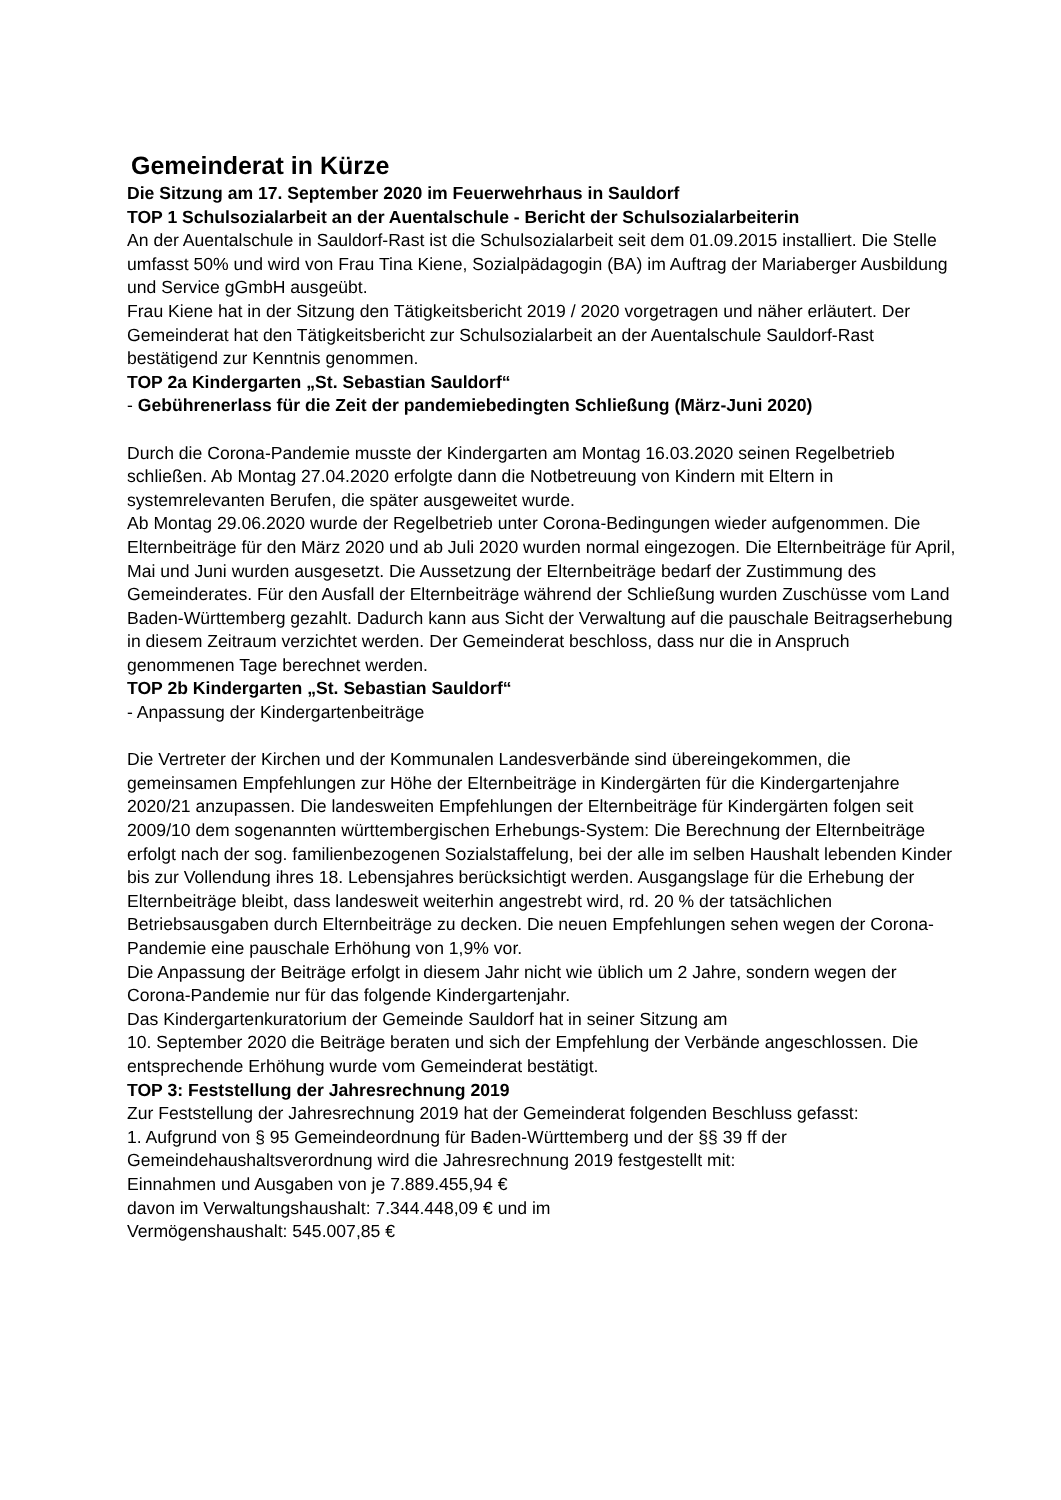Gemeinderat in Kürze
Die Sitzung am 17. September 2020 im Feuerwehrhaus in Sauldorf
TOP 1 Schulsozialarbeit an der Auentalschule - Bericht der Schulsozialarbeiterin
An der Auentalschule in Sauldorf-Rast ist die Schulsozialarbeit seit dem 01.09.2015 installiert. Die Stelle umfasst 50% und wird von Frau Tina Kiene, Sozialpädagogin (BA) im Auftrag der Mariaberger Ausbildung und Service gGmbH ausgeübt.
Frau Kiene hat in der Sitzung den Tätigkeitsbericht 2019 / 2020 vorgetragen und näher erläutert. Der Gemeinderat hat den Tätigkeitsbericht zur Schulsozialarbeit an der Auentalschule Sauldorf-Rast bestätigend zur Kenntnis genommen.
TOP 2a Kindergarten „St. Sebastian Sauldorf“
- Gebührenerlass für die Zeit der pandemiebedingten Schließung (März-Juni 2020)
Durch die Corona-Pandemie musste der Kindergarten am Montag 16.03.2020 seinen Regelbetrieb schließen. Ab Montag 27.04.2020 erfolgte dann die Notbetreuung von Kindern mit Eltern in systemrelevanten Berufen, die später ausgeweitet wurde.
Ab Montag 29.06.2020 wurde der Regelbetrieb unter Corona-Bedingungen wieder aufgenommen. Die Elternbeiträge für den März 2020 und ab Juli 2020 wurden normal eingezogen. Die Elternbeiträge für April, Mai und Juni wurden ausgesetzt. Die Aussetzung der Elternbeiträge bedarf der Zustimmung des Gemeinderates. Für den Ausfall der Elternbeiträge während der Schließung wurden Zuschüsse vom Land Baden-Württemberg gezahlt. Dadurch kann aus Sicht der Verwaltung auf die pauschale Beitragserhebung in diesem Zeitraum verzichtet werden. Der Gemeinderat beschloss, dass nur die in Anspruch genommenen Tage berechnet werden.
TOP 2b Kindergarten „St. Sebastian Sauldorf“
- Anpassung der Kindergartenbeiträge
Die Vertreter der Kirchen und der Kommunalen Landesverbände sind übereingekommen, die gemeinsamen Empfehlungen zur Höhe der Elternbeiträge in Kindergärten für die Kindergartenjahre 2020/21 anzupassen. Die landesweiten Empfehlungen der Elternbeiträge für Kindergärten folgen seit 2009/10 dem sogenannten württembergischen Erhebungs-System: Die Berechnung der Elternbeiträge erfolgt nach der sog. familienbezogenen Sozialstaffelung, bei der alle im selben Haushalt lebenden Kinder bis zur Vollendung ihres 18. Lebensjahres berücksichtigt werden. Ausgangslage für die Erhebung der Elternbeiträge bleibt, dass landesweit weiterhin angestrebt wird, rd. 20 % der tatsächlichen Betriebsausgaben durch Elternbeiträge zu decken. Die neuen Empfehlungen sehen wegen der Corona-Pandemie eine pauschale Erhöhung von 1,9% vor.
Die Anpassung der Beiträge erfolgt in diesem Jahr nicht wie üblich um 2 Jahre, sondern wegen der Corona-Pandemie nur für das folgende Kindergartenjahr.
Das Kindergartenkuratorium der Gemeinde Sauldorf hat in seiner Sitzung am
10. September 2020 die Beiträge beraten und sich der Empfehlung der Verbände angeschlossen. Die entsprechende Erhöhung wurde vom Gemeinderat bestätigt.
TOP 3: Feststellung der Jahresrechnung 2019
Zur Feststellung der Jahresrechnung 2019 hat der Gemeinderat folgenden Beschluss gefasst:
1. Aufgrund von § 95 Gemeindeordnung für Baden-Württemberg und der §§ 39 ff der Gemeindehaushaltsverordnung wird die Jahresrechnung 2019 festgestellt mit:
Einnahmen und Ausgaben von je 7.889.455,94 €
davon im Verwaltungshaushalt: 7.344.448,09 € und im
Vermögenshaushalt: 545.007,85 €